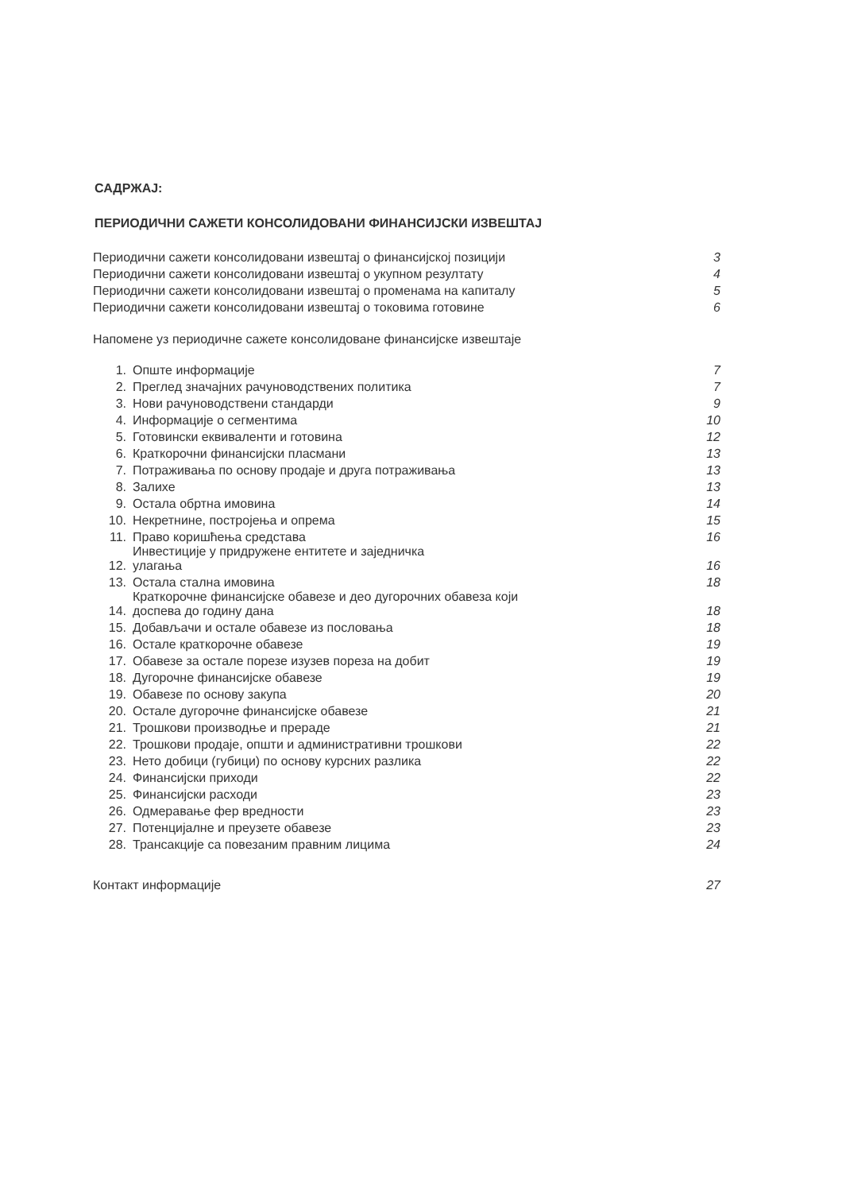САДРЖАЈ:
ПЕРИОДИЧНИ САЖЕТИ КОНСОЛИДОВАНИ ФИНАНСИЈСКИ ИЗВЕШТАЈ
| Периодични сажети консолидовани извештај о финансијској позицији | | 3 |
| Периодични сажети консолидовани извештај о укупном резултату | | 4 |
| Периодични сажети консолидовани извештај о променама на капиталу | | 5 |
| Периодични сажети консолидовани извештај о токовима готовине | | 6 |
| Напомене уз периодичне сажете консолидоване финансијске извештаје | | |
| 1. | Опште информације | 7 |
| 2. | Преглед значајних рачуноводствених политика | 7 |
| 3. | Нови рачуноводствени стандарди | 9 |
| 4. | Информације о сегментима | 10 |
| 5. | Готовински еквиваленти и готовина | 12 |
| 6. | Краткорочни финансијски пласмани | 13 |
| 7. | Потраживања по основу продаје и друга потраживања | 13 |
| 8. | Залихе | 13 |
| 9. | Остала обртна имовина | 14 |
| 10. | Некретнине, постројења и опрема | 15 |
| 11. | Право коришћења средстава | 16 |
| 12. | Инвестиције у придружене ентитете и заједничка улагања | 16 |
| 13. | Остала стална имовина | 18 |
| 14. | Краткорочне финансијске обавезе и део дугорочних обавеза који доспева до годину дана | 18 |
| 15. | Добављачи и остале обавезе из пословања | 18 |
| 16. | Остале краткорочне обавезе | 19 |
| 17. | Обавезе за остале порезе изузев пореза на добит | 19 |
| 18. | Дугорочне финансијске обавезе | 19 |
| 19. | Обавезе по основу закупа | 20 |
| 20. | Остале дугорочне финансијске обавезе | 21 |
| 21. | Трошкови производње и прераде | 21 |
| 22. | Трошкови продаје, општи и административни трошкови | 22 |
| 23. | Нето добици (губици) по основу курсних разлика | 22 |
| 24. | Финансијски приходи | 22 |
| 25. | Финансијски расходи | 23 |
| 26. | Одмеравање фер вредности | 23 |
| 27. | Потенцијалне и преузете обавезе | 23 |
| 28. | Трансакције са повезаним правним лицима | 24 |
| Контакт информације | | 27 |